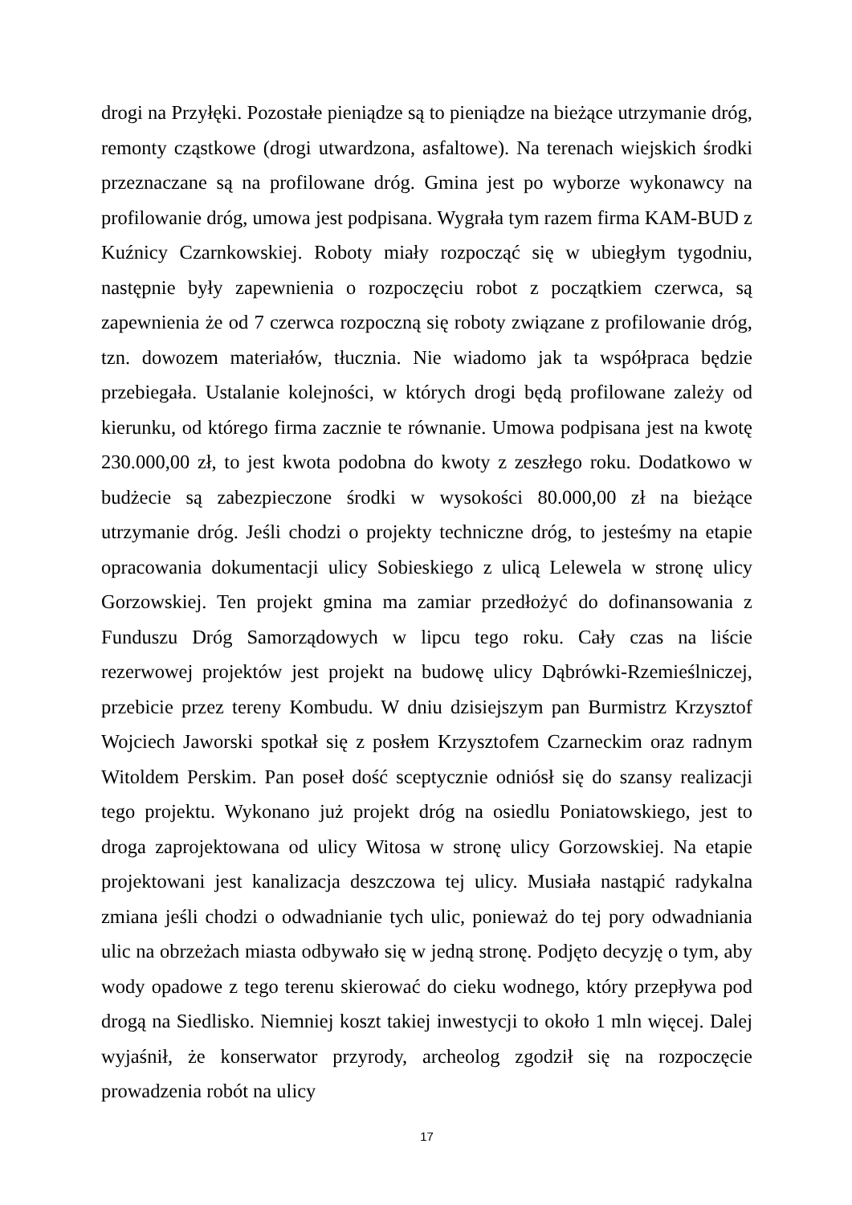drogi na Przyłęki. Pozostałe pieniądze są to pieniądze na bieżące utrzymanie dróg, remonty cząstkowe (drogi utwardzona, asfaltowe). Na terenach wiejskich środki przeznaczane są na profilowane dróg. Gmina jest po wyborze wykonawcy na profilowanie dróg, umowa jest podpisana. Wygrała tym razem firma KAM-BUD z Kuźnicy Czarnkowskiej. Roboty miały rozpocząć się w ubiegłym tygodniu, następnie były zapewnienia o rozpoczęciu robot z początkiem czerwca, są zapewnienia że od 7 czerwca rozpoczną się roboty związane z profilowanie dróg, tzn. dowozem materiałów, tłucznia. Nie wiadomo jak ta współpraca będzie przebiegała. Ustalanie kolejności, w których drogi będą profilowane zależy od kierunku, od którego firma zacznie te równanie. Umowa podpisana jest na kwotę 230.000,00 zł, to jest kwota podobna do kwoty z zeszłego roku. Dodatkowo w budżecie są zabezpieczone środki w wysokości 80.000,00 zł na bieżące utrzymanie dróg. Jeśli chodzi o projekty techniczne dróg, to jesteśmy na etapie opracowania dokumentacji ulicy Sobieskiego z ulicą Lelewela w stronę ulicy Gorzowskiej. Ten projekt gmina ma zamiar przedłożyć do dofinansowania z Funduszu Dróg Samorządowych w lipcu tego roku. Cały czas na liście rezerwowej projektów jest projekt na budowę ulicy Dąbrówki-Rzemieślniczej, przebicie przez tereny Kombudu. W dniu dzisiejszym pan Burmistrz Krzysztof Wojciech Jaworski spotkał się z posłem Krzysztofem Czarneckim oraz radnym Witoldem Perskim. Pan poseł dość sceptycznie odniósł się do szansy realizacji tego projektu. Wykonano już projekt dróg na osiedlu Poniatowskiego, jest to droga zaprojektowana od ulicy Witosa w stronę ulicy Gorzowskiej. Na etapie projektowani jest kanalizacja deszczowa tej ulicy. Musiała nastąpić radykalna zmiana jeśli chodzi o odwadnianie tych ulic, ponieważ do tej pory odwadniania ulic na obrzeżach miasta odbywało się w jedną stronę. Podjęto decyzję o tym, aby wody opadowe z tego terenu skierować do cieku wodnego, który przepływa pod drogą na Siedlisko. Niemniej koszt takiej inwestycji to około 1 mln więcej. Dalej wyjaśnił, że konserwator przyrody, archeolog zgodził się na rozpoczęcie prowadzenia robót na ulicy
17